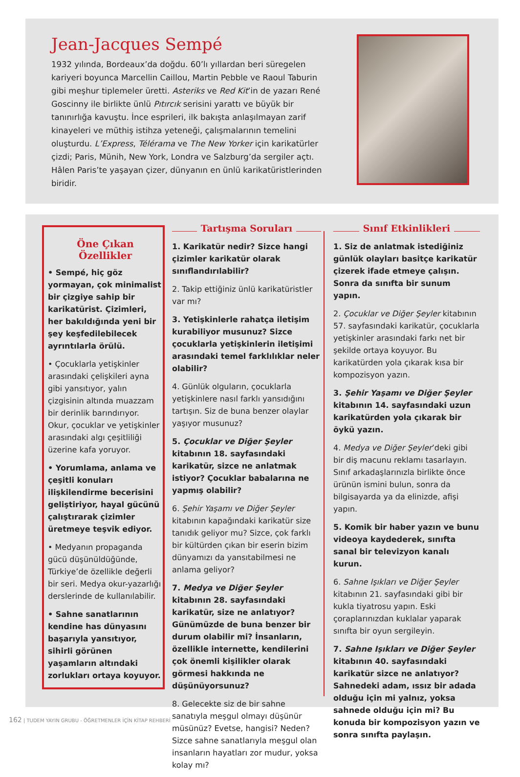Jean-Jacques Sempé
1932 yılında, Bordeaux’da doğdu. 60’lı yıllardan beri süregelen kariyeri boyunca Marcellin Caillou, Martin Pebble ve Raoul Taburin gibi meşhur tiplemeler üretti. Asteriks ve Red Kit’in de yazarı René Goscinny ile birlikte ünlü Pıtırcık serisini yarattı ve büyük bir tanınırlığa kavuştu. İnce esprileri, ilk bakışta anlaşılmayan zarif kinayeleri ve müthiş istihza yeteneği, çalışmalarının temelini oluşturdu. L’Express, Télérama ve The New Yorker için karikatürler çizdi; Paris, Münih, New York, Londra ve Salzburg’da sergiler açtı. Hâlen Paris’te yaşayan çizer, dünyanın en ünlü karikatüristlerinden biridir.
Öne Çıkan
Özellikler
• Sempé, hiç göz yormayan, çok minimalist bir çizgiye sahip bir karikatürist. Çizimleri, her bakıldığında yeni bir şey keşfedilebilecek ayrıntılarla örülü.
• Çocuklarla yetişkinler arasındaki çelişkileri ayna gibi yansıtıyor, yalın çizgisinin altında muazzam bir derinlik barındırıyor. Okur, çocuklar ve yetişkinler arasındaki algı çeşitliliği üzerine kafa yoruyor.
• Yorumlama, anlama ve çeşitli konuları ilişkilendirme becerisini geliştiriyor, hayal gücünü çalıştırarak çizimler üretmeye teşvik ediyor.
• Medyanın propaganda gücü düşünüldüğünde, Türkiye’de özellikle değerli bir seri. Medya okur-yazarlığı derslerinde de kullanılabilir.
• Sahne sanatlarının kendine has dünyasını başarıyla yansıtıyor, sihirli görünen yaşamların altındaki zorlukları ortaya koyuyor.
Tartışma Soruları
1. Karikatür nedir? Sizce hangi çizimler karikatür olarak sınıflandırılabilir?
2. Takip ettiğiniz ünlü karikatüristler var mı?
3. Yetişkinlerle rahatça iletişim kurabiliyor musunuz? Sizce çocuklarla yetişkinlerin iletişimi arasındaki temel farklılıklar neler olabilir?
4. Günlük olguların, çocuklarla yetişkinlere nasıl farklı yansıdığını tartışın. Siz de buna benzer olaylar yaşıyor musunuz?
5. Çocuklar ve Diğer Şeyler kitabının 18. sayfasındaki karikatür, sizce ne anlatmak istiyor? Çocuklar babalarına ne yapmış olabilir?
6. Şehir Yaşamı ve Diğer Şeyler kitabının kapağındaki karikatür size tanıdık geliyor mu? Sizce, çok farklı bir kültürden çıkan bir eserin bizim dünyamızı da yansıtabilmesi ne anlama geliyor?
7. Medya ve Diğer Şeyler kitabının 28. sayfasındaki karikatür, size ne anlatıyor? Günümüzde de buna benzer bir durum olabilir mi? İnsanların, özellikle internette, kendilerini çok önemli kişilikler olarak görmesi hakkında ne düşünüyorsunuz?
8. Gelecekte siz de bir sahne sanatıyla meşgul olmayı düşünür müsünüz? Evetse, hangisi? Neden? Sizce sahne sanatlarıyla meşgul olan insanların hayatları zor mudur, yoksa kolay mı?
Sınıf Etkinlikleri
1. Siz de anlatmak istediğiniz günlük olayları basitçe karikatür çizerek ifade etmeye çalışın. Sonra da sınıfta bir sunum yapın.
2. Çocuklar ve Diğer Şeyler kitabının 57. sayfasındaki karikatür, çocuklarla yetişkinler arasındaki farkı net bir şekilde ortaya koyuyor. Bu karikatürden yola çıkarak kısa bir kompozisyon yazın.
3. Şehir Yaşamı ve Diğer Şeyler kitabının 14. sayfasındaki uzun karikatürden yola çıkarak bir öykü yazın.
4. Medya ve Diğer Şeyler’deki gibi bir diş macunu reklamı tasarlayın. Sınıf arkadaşlarınızla birlikte önce ürünün ismini bulun, sonra da bilgisayarda ya da elinizde, afişi yapın.
5. Komik bir haber yazın ve bunu videoya kaydederek, sınıfta sanal bir televizyon kanalı kurun.
6. Sahne Işıkları ve Diğer Şeyler kitabının 21. sayfasındaki gibi bir kukla tiyatrosu yapın. Eski çoraplarınızdan kuklalar yaparak sınıfta bir oyun sergileyin.
7. Sahne Işıkları ve Diğer Şeyler kitabının 40. sayfasındaki karikatür sizce ne anlatıyor? Sahnedeki adam, ıssız bir adada olduğu için mi yalnız, yoksa sahnede olduğu için mi? Bu konuda bir kompozisyon yazın ve sonra sınıfta paylaşın.
162 | TUDEM YAYIN GRUBU - ÖĞRETMENLER İÇİN KİTAP REHBERİ